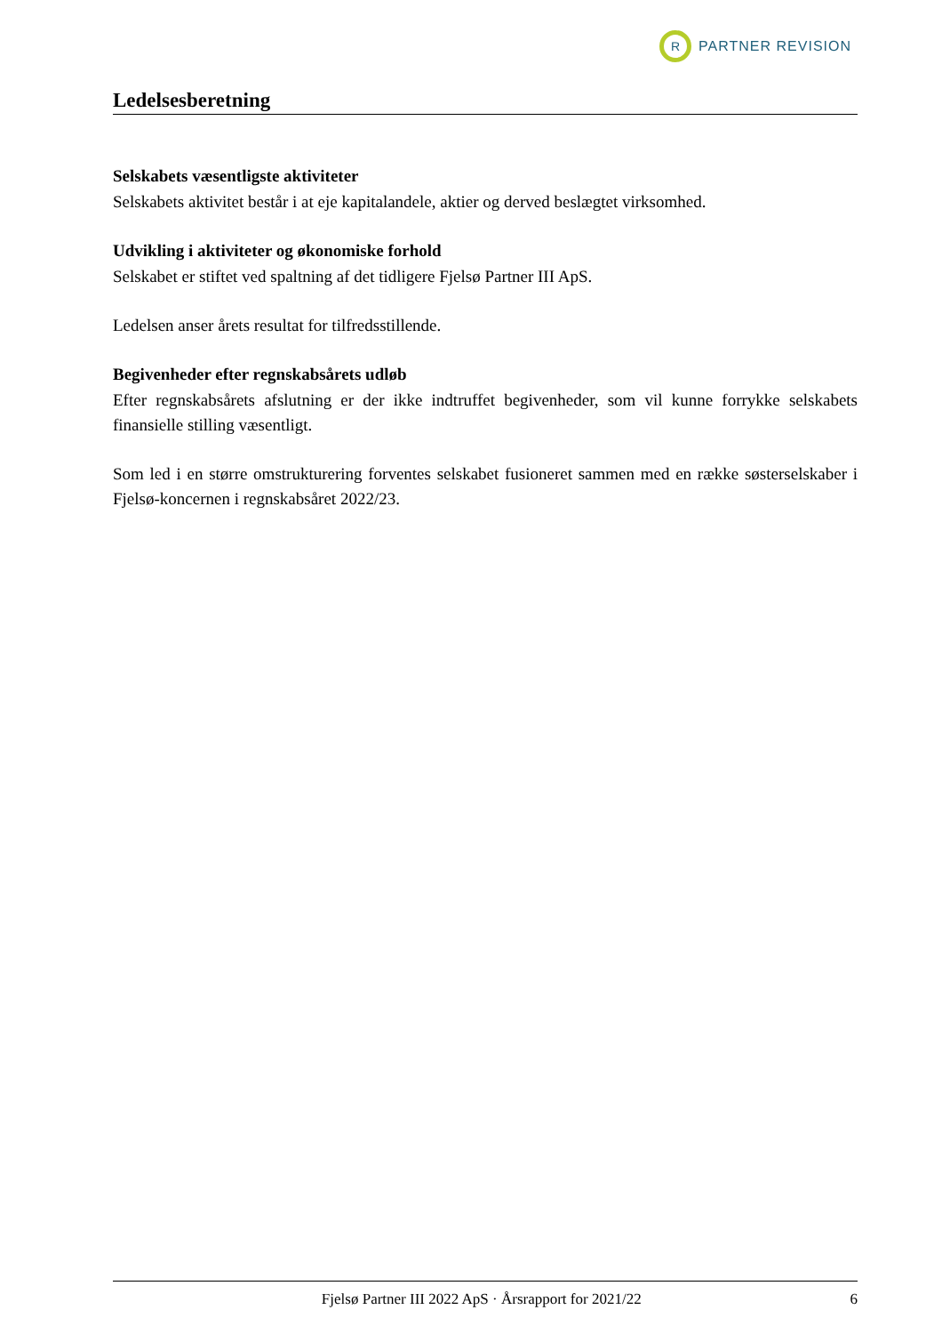R
PARTNER REVISION
Ledelsesberetning
Selskabets væsentligste aktiviteter
Selskabets aktivitet består i at eje kapitalandele, aktier og derved beslægtet virksomhed.
Udvikling i aktiviteter og økonomiske forhold
Selskabet er stiftet ved spaltning af det tidligere Fjelsø Partner III ApS.
Ledelsen anser årets resultat for tilfredsstillende.
Begivenheder efter regnskabsårets udløb
Efter regnskabsårets afslutning er der ikke indtruffet begivenheder, som vil kunne forrykke selskabets finansielle stilling væsentligt.
Som led i en større omstrukturering forventes selskabet fusioneret sammen med en række søsterselskaber i Fjelsø-koncernen i regnskabsåret 2022/23.
Fjelsø Partner III 2022 ApS · Årsrapport for 2021/22 6